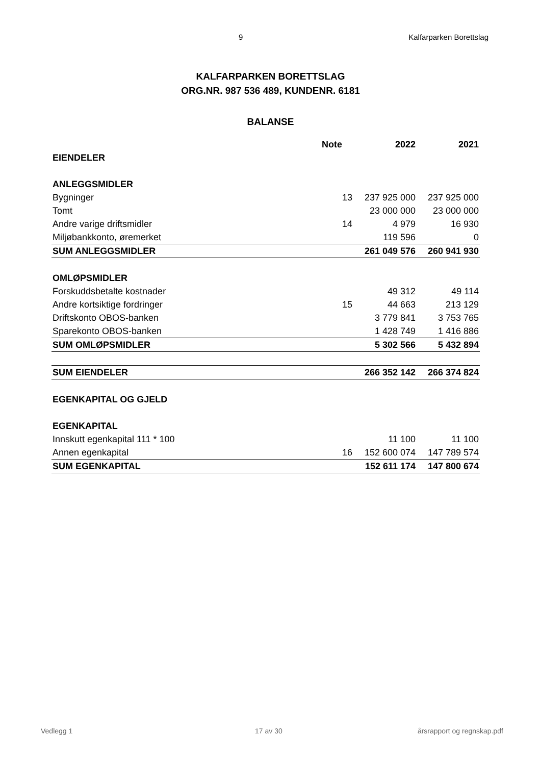9 Kalfarparken Borettslag
KALFARPARKEN BORETTSLAG
ORG.NR. 987 536 489, KUNDENR. 6181
BALANSE
| | Note | 2022 | 2021 |
| --- | --- | --- | --- |
| EIENDELER | | | |
| ANLEGGSMIDLER | | | |
| Bygninger | 13 | 237 925 000 | 237 925 000 |
| Tomt | | 23 000 000 | 23 000 000 |
| Andre varige driftsmidler | 14 | 4 979 | 16 930 |
| Miljøbankkonto, øremerket | | 119 596 | 0 |
| SUM ANLEGGSMIDLER | | 261 049 576 | 260 941 930 |
| OMLØPSMIDLER | | | |
| Forskuddsbetalte kostnader | | 49 312 | 49 114 |
| Andre kortsiktige fordringer | 15 | 44 663 | 213 129 |
| Driftskonto OBOS-banken | | 3 779 841 | 3 753 765 |
| Sparekonto OBOS-banken | | 1 428 749 | 1 416 886 |
| SUM OMLØPSMIDLER | | 5 302 566 | 5 432 894 |
| SUM EIENDELER | | 266 352 142 | 266 374 824 |
| EGENKAPITAL OG GJELD | | | |
| EGENKAPITAL | | | |
| Innskutt egenkapital 111 * 100 | | 11 100 | 11 100 |
| Annen egenkapital | 16 | 152 600 074 | 147 789 574 |
| SUM EGENKAPITAL | | 152 611 174 | 147 800 674 |
Vedlegg 1 17 av 30 årsrapport og regnskap.pdf